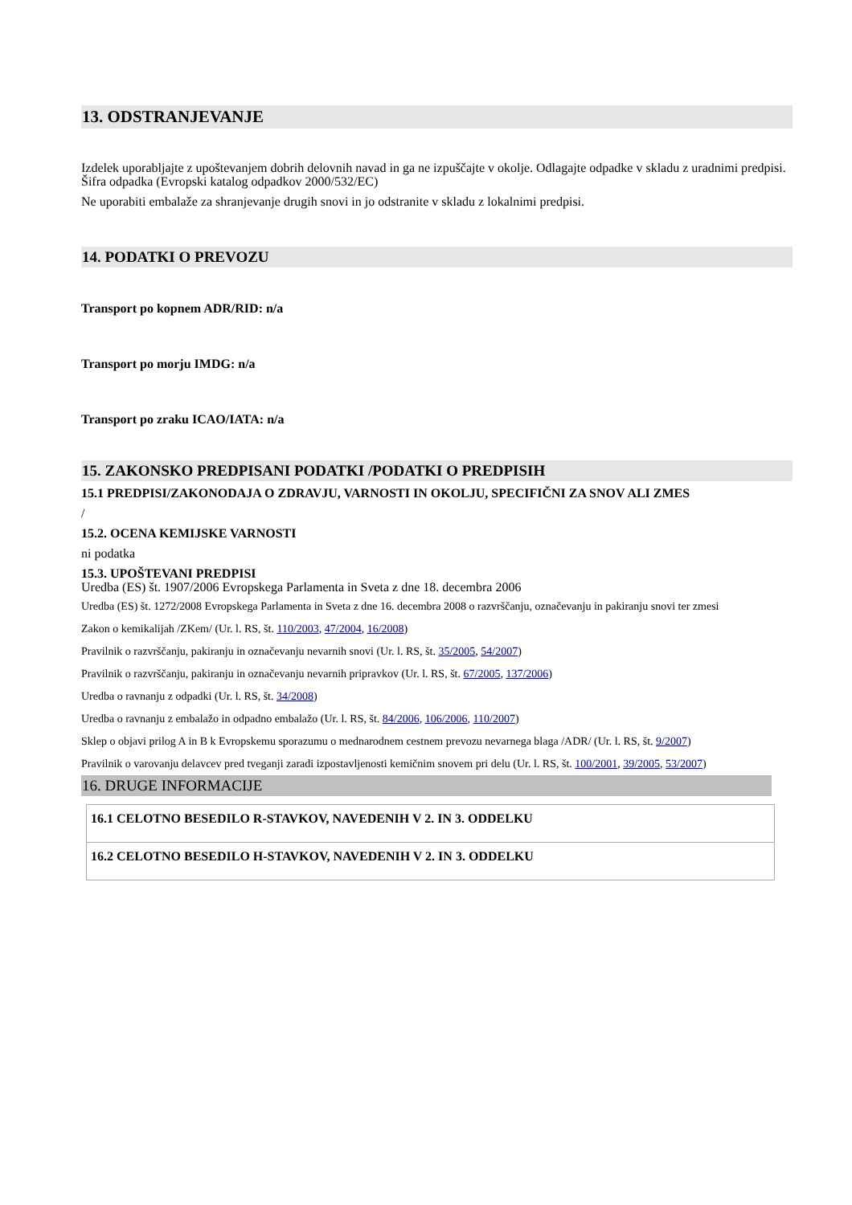13. ODSTRANJEVANJE
Izdelek uporabljajte z upoštevanjem dobrih delovnih navad in ga ne izpuščajte v okolje. Odlagajte odpadke v skladu z uradnimi predpisi. Šifra odpadka (Evropski katalog odpadkov 2000/532/EC)
Ne uporabiti embalaže za shranjevanje drugih snovi in jo odstranite v skladu z lokalnimi predpisi.
14. PODATKI O PREVOZU
Transport po kopnem ADR/RID: n/a
Transport po morju IMDG: n/a
Transport po zraku ICAO/IATA: n/a
15. ZAKONSKO PREDPISANI PODATKI /PODATKI O PREDPISIH
15.1 PREDPISI/ZAKONODAJA O ZDRAVJU, VARNOSTI IN OKOLJU, SPECIFIČNI ZA SNOV ALI ZMES
/
15.2. OCENA KEMIJSKE VARNOSTI
ni podatka
15.3. UPOŠTEVANI PREDPISI
Uredba (ES) št. 1907/2006 Evropskega Parlamenta in Sveta z dne 18. decembra 2006
Uredba (ES) št. 1272/2008 Evropskega Parlamenta in Sveta z dne 16. decembra 2008 o razvrščanju, označevanju in pakiranju snovi ter zmesi
Zakon o kemikalijah /ZKem/ (Ur. l. RS, št. 110/2003, 47/2004, 16/2008)
Pravilnik o razvrščanju, pakiranju in označevanju nevarnih snovi (Ur. l. RS, št. 35/2005, 54/2007)
Pravilnik o razvrščanju, pakiranju in označevanju nevarnih pripravkov (Ur. l. RS, št. 67/2005, 137/2006)
Uredba o ravnanju z odpadki (Ur. l. RS, št. 34/2008)
Uredba o ravnanju z embalažo in odpadno embalažo (Ur. l. RS, št. 84/2006, 106/2006, 110/2007)
Sklep o objavi prilog A in B k Evropskemu sporazumu o mednarodnem cestnem prevozu nevarnega blaga /ADR/ (Ur. l. RS, št. 9/2007)
Pravilnik o varovanju delavcev pred tveganji zaradi izpostavljenosti kemičnim snovem pri delu (Ur. l. RS, št. 100/2001, 39/2005, 53/2007)
16. DRUGE INFORMACIJE
| 16.1 CELOTNO BESEDILO R-STAVKOV, NAVEDENIH V 2. IN 3. ODDELKU |
| 16.2 CELOTNO BESEDILO H-STAVKOV, NAVEDENIH V 2. IN 3. ODDELKU |